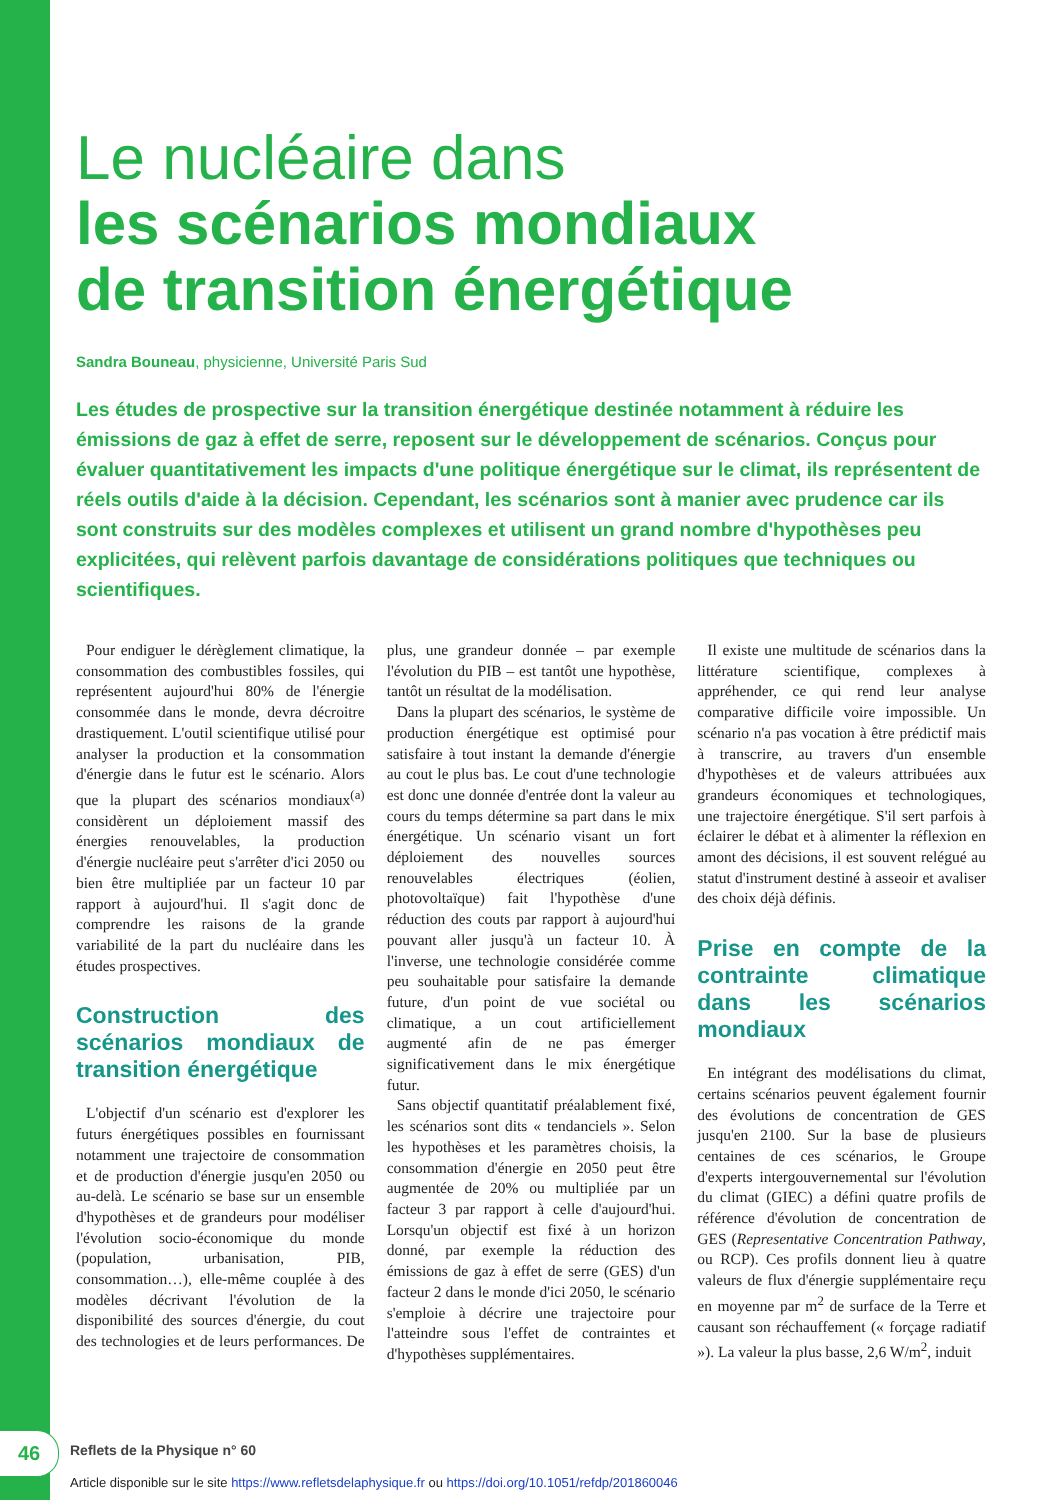Le nucléaire dans
les scénarios mondiaux
de transition énergétique
Sandra Bouneau, physicienne, Université Paris Sud
Les études de prospective sur la transition énergétique destinée notamment à réduire les émissions de gaz à effet de serre, reposent sur le développement de scénarios. Conçus pour évaluer quantitativement les impacts d'une politique énergétique sur le climat, ils représentent de réels outils d'aide à la décision. Cependant, les scénarios sont à manier avec prudence car ils sont construits sur des modèles complexes et utilisent un grand nombre d'hypothèses peu explicitées, qui relèvent parfois davantage de considérations politiques que techniques ou scientifiques.
Pour endiguer le dérèglement climatique, la consommation des combustibles fossiles, qui représentent aujourd'hui 80% de l'énergie consommée dans le monde, devra décroitre drastiquement. L'outil scientifique utilisé pour analyser la production et la consommation d'énergie dans le futur est le scénario. Alors que la plupart des scénarios mondiaux<sup>(a)</sup> considèrent un déploiement massif des énergies renouvelables, la production d'énergie nucléaire peut s'arrêter d'ici 2050 ou bien être multipliée par un facteur 10 par rapport à aujourd'hui. Il s'agit donc de comprendre les raisons de la grande variabilité de la part du nucléaire dans les études prospectives.
Construction des scénarios mondiaux de transition énergétique
L'objectif d'un scénario est d'explorer les futurs énergétiques possibles en fournissant notamment une trajectoire de consommation et de production d'énergie jusqu'en 2050 ou au-delà. Le scénario se base sur un ensemble d'hypothèses et de grandeurs pour modéliser l'évolution socio-économique du monde (population, urbanisation, PIB, consommation…), elle-même couplée à des modèles décrivant l'évolution de la disponibilité des sources d'énergie, du cout des technologies et de leurs performances. De plus, une grandeur donnée – par exemple l'évolution du PIB – est tantôt une hypothèse, tantôt un résultat de la modélisation.
Dans la plupart des scénarios, le système de production énergétique est optimisé pour satisfaire à tout instant la demande d'énergie au cout le plus bas. Le cout d'une technologie est donc une donnée d'entrée dont la valeur au cours du temps détermine sa part dans le mix énergétique. Un scénario visant un fort déploiement des nouvelles sources renouvelables électriques (éolien, photovoltaïque) fait l'hypothèse d'une réduction des couts par rapport à aujourd'hui pouvant aller jusqu'à un facteur 10. À l'inverse, une technologie considérée comme peu souhaitable pour satisfaire la demande future, d'un point de vue sociétal ou climatique, a un cout artificiellement augmenté afin de ne pas émerger significativement dans le mix énergétique futur.
Sans objectif quantitatif préalablement fixé, les scénarios sont dits « tendanciels ». Selon les hypothèses et les paramètres choisis, la consommation d'énergie en 2050 peut être augmentée de 20% ou multipliée par un facteur 3 par rapport à celle d'aujourd'hui. Lorsqu'un objectif est fixé à un horizon donné, par exemple la réduction des émissions de gaz à effet de serre (GES) d'un facteur 2 dans le monde d'ici 2050, le scénario s'emploie à décrire une trajectoire pour l'atteindre sous l'effet de contraintes et d'hypothèses supplémentaires.
Il existe une multitude de scénarios dans la littérature scientifique, complexes à appréhender, ce qui rend leur analyse comparative difficile voire impossible. Un scénario n'a pas vocation à être prédictif mais à transcrire, au travers d'un ensemble d'hypothèses et de valeurs attribuées aux grandeurs économiques et technologiques, une trajectoire énergétique. S'il sert parfois à éclairer le débat et à alimenter la réflexion en amont des décisions, il est souvent relégué au statut d'instrument destiné à asseoir et avaliser des choix déjà définis.
Prise en compte de la contrainte climatique dans les scénarios mondiaux
En intégrant des modélisations du climat, certains scénarios peuvent également fournir des évolutions de concentration de GES jusqu'en 2100. Sur la base de plusieurs centaines de ces scénarios, le Groupe d'experts intergouvernemental sur l'évolution du climat (GIEC) a défini quatre profils de référence d'évolution de concentration de GES (Representative Concentration Pathway, ou RCP). Ces profils donnent lieu à quatre valeurs de flux d'énergie supplémentaire reçu en moyenne par m<sup>2</sup> de surface de la Terre et causant son réchauffement (« forçage radiatif »). La valeur la plus basse, 2,6 W/m<sup>2</sup>, induit
46 Reflets de la Physique n° 60
Article disponible sur le site https://www.refletsdelaphysique.fr ou https://doi.org/10.1051/refdp/201860046